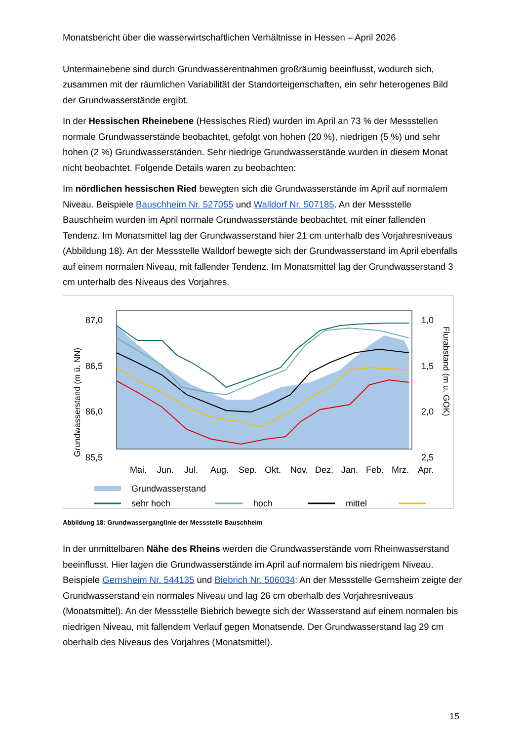Monatsbericht über die wasserwirtschaftlichen Verhältnisse in Hessen – April 2026
Untermainebene sind durch Grundwasserentnahmen großräumig beeinflusst, wodurch sich, zusammen mit der räumlichen Variabilität der Standorteigenschaften, ein sehr heterogenes Bild der Grundwasserstände ergibt.
In der Hessischen Rheinebene (Hessisches Ried) wurden im April an 73 % der Messstellen normale Grundwasserstände beobachtet, gefolgt von hohen (20 %), niedrigen (5 %) und sehr hohen (2 %) Grundwasserständen. Sehr niedrige Grundwasserstände wurden in diesem Monat nicht beobachtet. Folgende Details waren zu beobachten:
Im nördlichen hessischen Ried bewegten sich die Grundwasserstände im April auf normalem Niveau. Beispiele Bauschheim Nr. 527055 und Walldorf Nr. 507185. An der Messstelle Bauschheim wurden im April normale Grundwasserstände beobachtet, mit einer fallenden Tendenz. Im Monatsmittel lag der Grundwasserstand hier 21 cm unterhalb des Vorjahresniveaus (Abbildung 18). An der Messstelle Walldorf bewegte sich der Grundwasserstand im April ebenfalls auf einem normalen Niveau, mit fallender Tendenz. Im Monatsmittel lag der Grundwasserstand 3 cm unterhalb des Niveaus des Vorjahres.
Grundwasserstand (m ü. NN)
87,0
86,5
86,0
85,5
1,0
1,5
2,0
2,5
Flurabstand (m u. GOK)
Mai.
Jun.
Jul.
Aug.
Sep.
Okt.
Nov.
Dez.
Jan.
Feb.
Mrz.
Apr.
Grundwasserstand
sehr hoch
hoch
mittel
Abbildung 18: Grundwasserganglinie der Messstelle Bauschheim
In der unmittelbaren Nähe des Rheins werden die Grundwasserstände vom Rheinwasserstand beeinflusst. Hier lagen die Grundwasserstände im April auf normalem bis niedrigem Niveau. Beispiele Gernsheim Nr. 544135 und Biebrich Nr. 506034: An der Messstelle Gernsheim zeigte der Grundwasserstand ein normales Niveau und lag 26 cm oberhalb des Vorjahresniveaus (Monatsmittel). An der Messstelle Biebrich bewegte sich der Wasserstand auf einem normalen bis niedrigen Niveau, mit fallendem Verlauf gegen Monatsende. Der Grundwasserstand lag 29 cm oberhalb des Niveaus des Vorjahres (Monatsmittel).
15